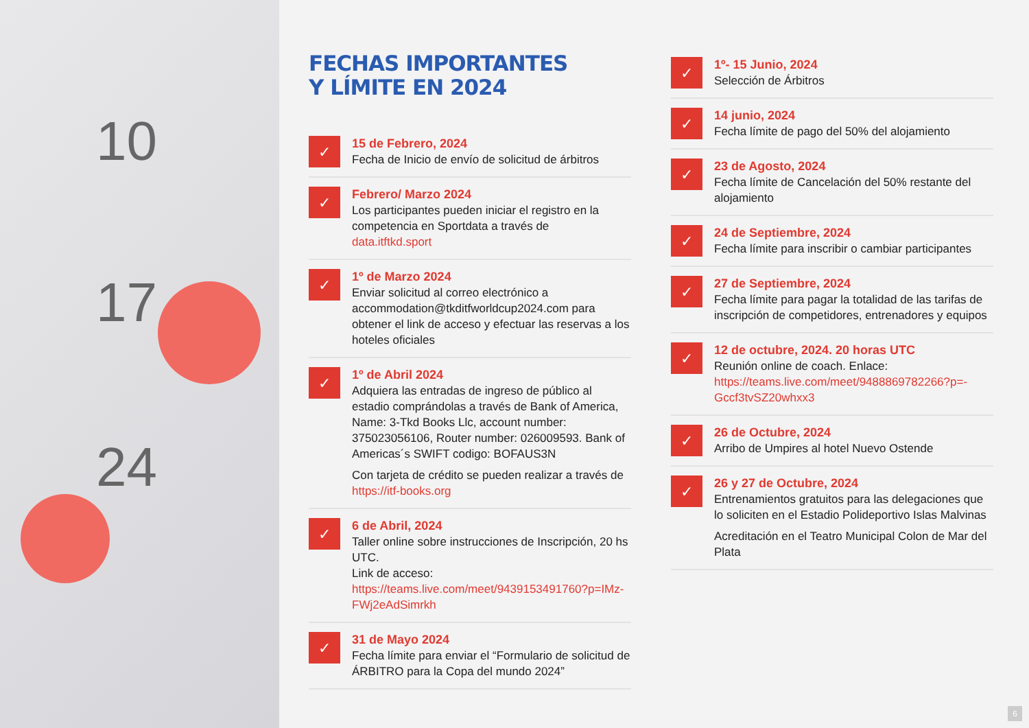10
17
24
FECHAS IMPORTANTES
Y LÍMITE EN 2024
✓
15 de Febrero, 2024
Fecha de Inicio de envío de solicitud de árbitros
✓
Febrero/ Marzo 2024
Los participantes pueden iniciar el registro en la competencia en Sportdata a través de data.itftkd.sport
✓
1º de Marzo 2024
Enviar solicitud al correo electrónico a accommodation@tkditfworldcup2024.com para obtener el link de acceso y efectuar las reservas a los hoteles oficiales
✓
1º de Abril 2024
Adquiera las entradas de ingreso de público al estadio comprándolas a través de Bank of America, Name: 3-Tkd Books Llc, account number: 375023056106, Router number: 026009593. Bank of Americas´s SWIFT codigo: BOFAUS3N
Con tarjeta de crédito se pueden realizar a través de https://itf-books.org
✓
6 de Abril, 2024
Taller online sobre instrucciones de Inscripción, 20 hs UTC.
Link de acceso:
https://teams.live.com/meet/9439153491760?p=IMz-FWj2eAdSimrkh
✓
31 de Mayo 2024
Fecha límite para enviar el “Formulario de solicitud de ÁRBITRO para la Copa del mundo 2024”
✓
1º- 15 Junio, 2024
Selección de Árbitros
✓
14 junio, 2024
Fecha límite de pago del 50% del alojamiento
✓
23 de Agosto, 2024
Fecha límite de Cancelación del 50% restante del alojamiento
✓
24 de Septiembre, 2024
Fecha límite para inscribir o cambiar participantes
✓
27 de Septiembre, 2024
Fecha límite para pagar la totalidad de las tarifas de inscripción de competidores, entrenadores y equipos
✓
12 de octubre, 2024. 20 horas UTC
Reunión online de coach. Enlace:
https://teams.live.com/meet/9488869782266?p=-Gccf3tvSZ20whxx3
✓
26 de Octubre, 2024
Arribo de Umpires al hotel Nuevo Ostende
✓
26 y 27 de Octubre, 2024
Entrenamientos gratuitos para las delegaciones que lo soliciten en el Estadio Polideportivo Islas Malvinas
Acreditación en el Teatro Municipal Colon de Mar del Plata
6